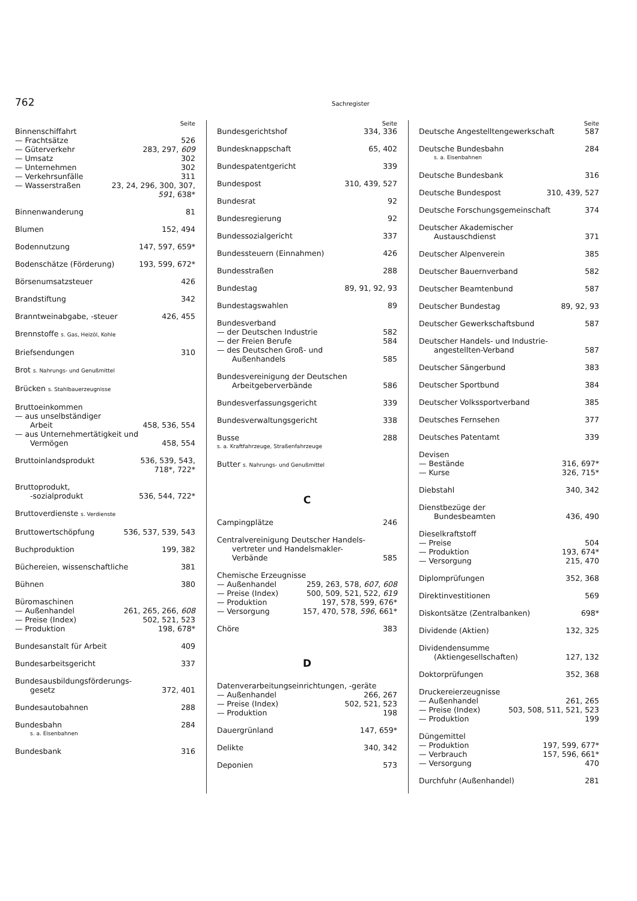762 Sachregister
Seite
Binnenschiffahrt
— Frachtsätze 526
— Güterverkehr 283, 297, 609
— Umsatz 302
— Unternehmen 302
— Verkehrsunfälle 311
— Wasserstraßen 23, 24, 296, 300, 307,
591, 638*
Binnenwanderung 81
Blumen 152, 494
Bodennutzung 147, 597, 659*
Bodenschätze (Förderung) 193, 599, 672*
Börsenumsatzsteuer 426
Brandstiftung 342
Branntweinabgabe, -steuer 426, 455
Brennstoffe s. Gas, Heizöl, Kohle
Briefsendungen 310
Brot s. Nahrungs- und Genußmittel
Brücken s. Stahlbauerzeugnisse
Bruttoeinkommen
— aus unselbständiger
Arbeit 458, 536, 554
— aus Unternehmertätigkeit und
Vermögen 458, 554
Bruttoinlandsprodukt 536, 539, 543,
718*, 722*
Bruttoprodukt,
-sozialprodukt 536, 544, 722*
Bruttoverdienste s. Verdienste
Bruttowertschöpfung 536, 537, 539, 543
Buchproduktion 199, 382
Büchereien, wissenschaftliche 381
Bühnen 380
Büromaschinen
— Außenhandel 261, 265, 266, 608
— Preise (Index) 502, 521, 523
— Produktion 198, 678*
Bundesanstalt für Arbeit 409
Bundesarbeitsgericht 337
Bundesausbildungsförderungs-
gesetz 372, 401
Bundesautobahnen 288
Bundesbahn 284
s. a. Eisenbahnen
Bundesbank 316
Seite
Bundesgerichtshof 334, 336
Bundesknappschaft 65, 402
Bundespatentgericht 339
Bundespost 310, 439, 527
Bundesrat 92
Bundesregierung 92
Bundessozialgericht 337
Bundessteuern (Einnahmen) 426
Bundesstraßen 288
Bundestag 89, 91, 92, 93
Bundestagswahlen 89
Bundesverband
— der Deutschen Industrie 582
— der Freien Berufe 584
— des Deutschen Groß- und
Außenhandels 585
Bundesvereinigung der Deutschen
Arbeitgeberverbände 586
Bundesverfassungsgericht 339
Bundesverwaltungsgericht 338
Busse 288
s. a. Kraftfahrzeuge, Straßenfahrzeuge
Butter s. Nahrungs- und Genußmittel
C
Campingplätze 246
Centralvereinigung Deutscher Handels-
vertreter und Handelsmakler-
Verbände 585
Chemische Erzeugnisse
— Außenhandel 259, 263, 578, 607, 608
— Preise (Index) 500, 509, 521, 522, 619
— Produktion 197, 578, 599, 676*
— Versorgung 157, 470, 578, 596, 661*
Chöre 383
D
Datenverarbeitungseinrichtungen, -geräte
— Außenhandel 266, 267
— Preise (Index) 502, 521, 523
— Produktion 198
Dauergrünland 147, 659*
Delikte 340, 342
Deponien 573
Seite
Deutsche Angestelltengewerkschaft 587
Deutsche Bundesbahn 284
s. a. Eisenbahnen
Deutsche Bundesbank 316
Deutsche Bundespost 310, 439, 527
Deutsche Forschungsgemeinschaft 374
Deutscher Akademischer
Austauschdienst 371
Deutscher Alpenverein 385
Deutscher Bauernverband 582
Deutscher Beamtenbund 587
Deutscher Bundestag 89, 92, 93
Deutscher Gewerkschaftsbund 587
Deutscher Handels- und Industrie-
angestellten-Verband 587
Deutscher Sängerbund 383
Deutscher Sportbund 384
Deutscher Volkssportverband 385
Deutsches Fernsehen 377
Deutsches Patentamt 339
Devisen
— Bestände 316, 697*
— Kurse 326, 715*
Diebstahl 340, 342
Dienstbezüge der
Bundesbeamten 436, 490
Dieselkraftstoff
— Preise 504
— Produktion 193, 674*
— Versorgung 215, 470
Diplomprüfungen 352, 368
Direktinvestitionen 569
Diskontsätze (Zentralbanken) 698*
Dividende (Aktien) 132, 325
Dividendensumme
(Aktiengesellschaften) 127, 132
Doktorprüfungen 352, 368
Druckereierzeugnisse
— Außenhandel 261, 265
— Preise (Index) 503, 508, 511, 521, 523
— Produktion 199
Düngemittel
— Produktion 197, 599, 677*
— Verbrauch 157, 596, 661*
— Versorgung 470
Durchfuhr (Außenhandel) 281